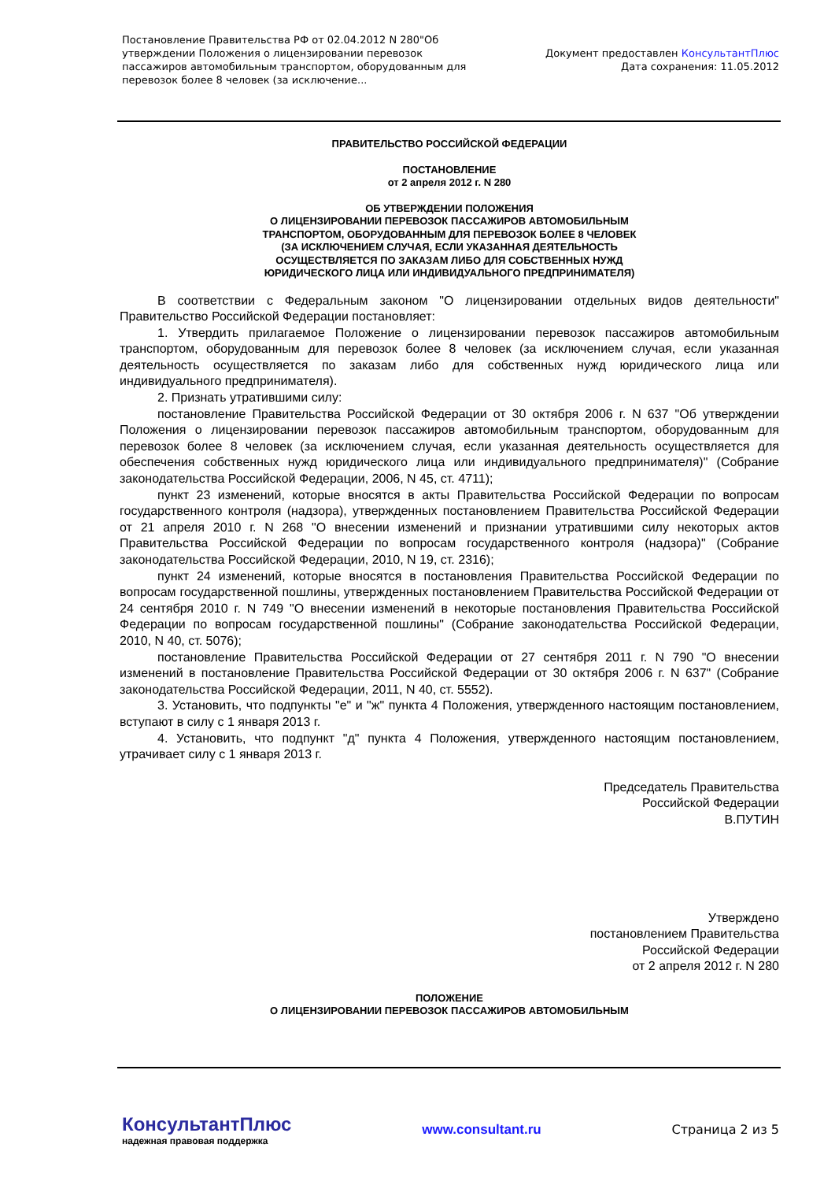Постановление Правительства РФ от 02.04.2012 N 280"Об утверждении Положения о лицензировании перевозок пассажиров автомобильным транспортом, оборудованным для перевозок более 8 человек (за исключение...
Документ предоставлен КонсультантПлюс
Дата сохранения: 11.05.2012
ПРАВИТЕЛЬСТВО РОССИЙСКОЙ ФЕДЕРАЦИИ
ПОСТАНОВЛЕНИЕ
от 2 апреля 2012 г. N 280
ОБ УТВЕРЖДЕНИИ ПОЛОЖЕНИЯ
О ЛИЦЕНЗИРОВАНИИ ПЕРЕВОЗОК ПАССАЖИРОВ АВТОМОБИЛЬНЫМ
ТРАНСПОРТОМ, ОБОРУДОВАННЫМ ДЛЯ ПЕРЕВОЗОК БОЛЕЕ 8 ЧЕЛОВЕК
(ЗА ИСКЛЮЧЕНИЕМ СЛУЧАЯ, ЕСЛИ УКАЗАННАЯ ДЕЯТЕЛЬНОСТЬ
ОСУЩЕСТВЛЯЕТСЯ ПО ЗАКАЗАМ ЛИБО ДЛЯ СОБСТВЕННЫХ НУЖД
ЮРИДИЧЕСКОГО ЛИЦА ИЛИ ИНДИВИДУАЛЬНОГО ПРЕДПРИНИМАТЕЛЯ)
В соответствии с Федеральным законом "О лицензировании отдельных видов деятельности" Правительство Российской Федерации постановляет:
1. Утвердить прилагаемое Положение о лицензировании перевозок пассажиров автомобильным транспортом, оборудованным для перевозок более 8 человек (за исключением случая, если указанная деятельность осуществляется по заказам либо для собственных нужд юридического лица или индивидуального предпринимателя).
2. Признать утратившими силу:
постановление Правительства Российской Федерации от 30 октября 2006 г. N 637 "Об утверждении Положения о лицензировании перевозок пассажиров автомобильным транспортом, оборудованным для перевозок более 8 человек (за исключением случая, если указанная деятельность осуществляется для обеспечения собственных нужд юридического лица или индивидуального предпринимателя)" (Собрание законодательства Российской Федерации, 2006, N 45, ст. 4711);
пункт 23 изменений, которые вносятся в акты Правительства Российской Федерации по вопросам государственного контроля (надзора), утвержденных постановлением Правительства Российской Федерации от 21 апреля 2010 г. N 268 "О внесении изменений и признании утратившими силу некоторых актов Правительства Российской Федерации по вопросам государственного контроля (надзора)" (Собрание законодательства Российской Федерации, 2010, N 19, ст. 2316);
пункт 24 изменений, которые вносятся в постановления Правительства Российской Федерации по вопросам государственной пошлины, утвержденных постановлением Правительства Российской Федерации от 24 сентября 2010 г. N 749 "О внесении изменений в некоторые постановления Правительства Российской Федерации по вопросам государственной пошлины" (Собрание законодательства Российской Федерации, 2010, N 40, ст. 5076);
постановление Правительства Российской Федерации от 27 сентября 2011 г. N 790 "О внесении изменений в постановление Правительства Российской Федерации от 30 октября 2006 г. N 637" (Собрание законодательства Российской Федерации, 2011, N 40, ст. 5552).
3. Установить, что подпункты "е" и "ж" пункта 4 Положения, утвержденного настоящим постановлением, вступают в силу с 1 января 2013 г.
4. Установить, что подпункт "д" пункта 4 Положения, утвержденного настоящим постановлением, утрачивает силу с 1 января 2013 г.
Председатель Правительства
Российской Федерации
В.ПУТИН
Утверждено
постановлением Правительства
Российской Федерации
от 2 апреля 2012 г. N 280
ПОЛОЖЕНИЕ
О ЛИЦЕНЗИРОВАНИИ ПЕРЕВОЗОК ПАССАЖИРОВ АВТОМОБИЛЬНЫМ
КонсультантПлюс
надежная правовая поддержка
www.consultant.ru Страница 2 из 5